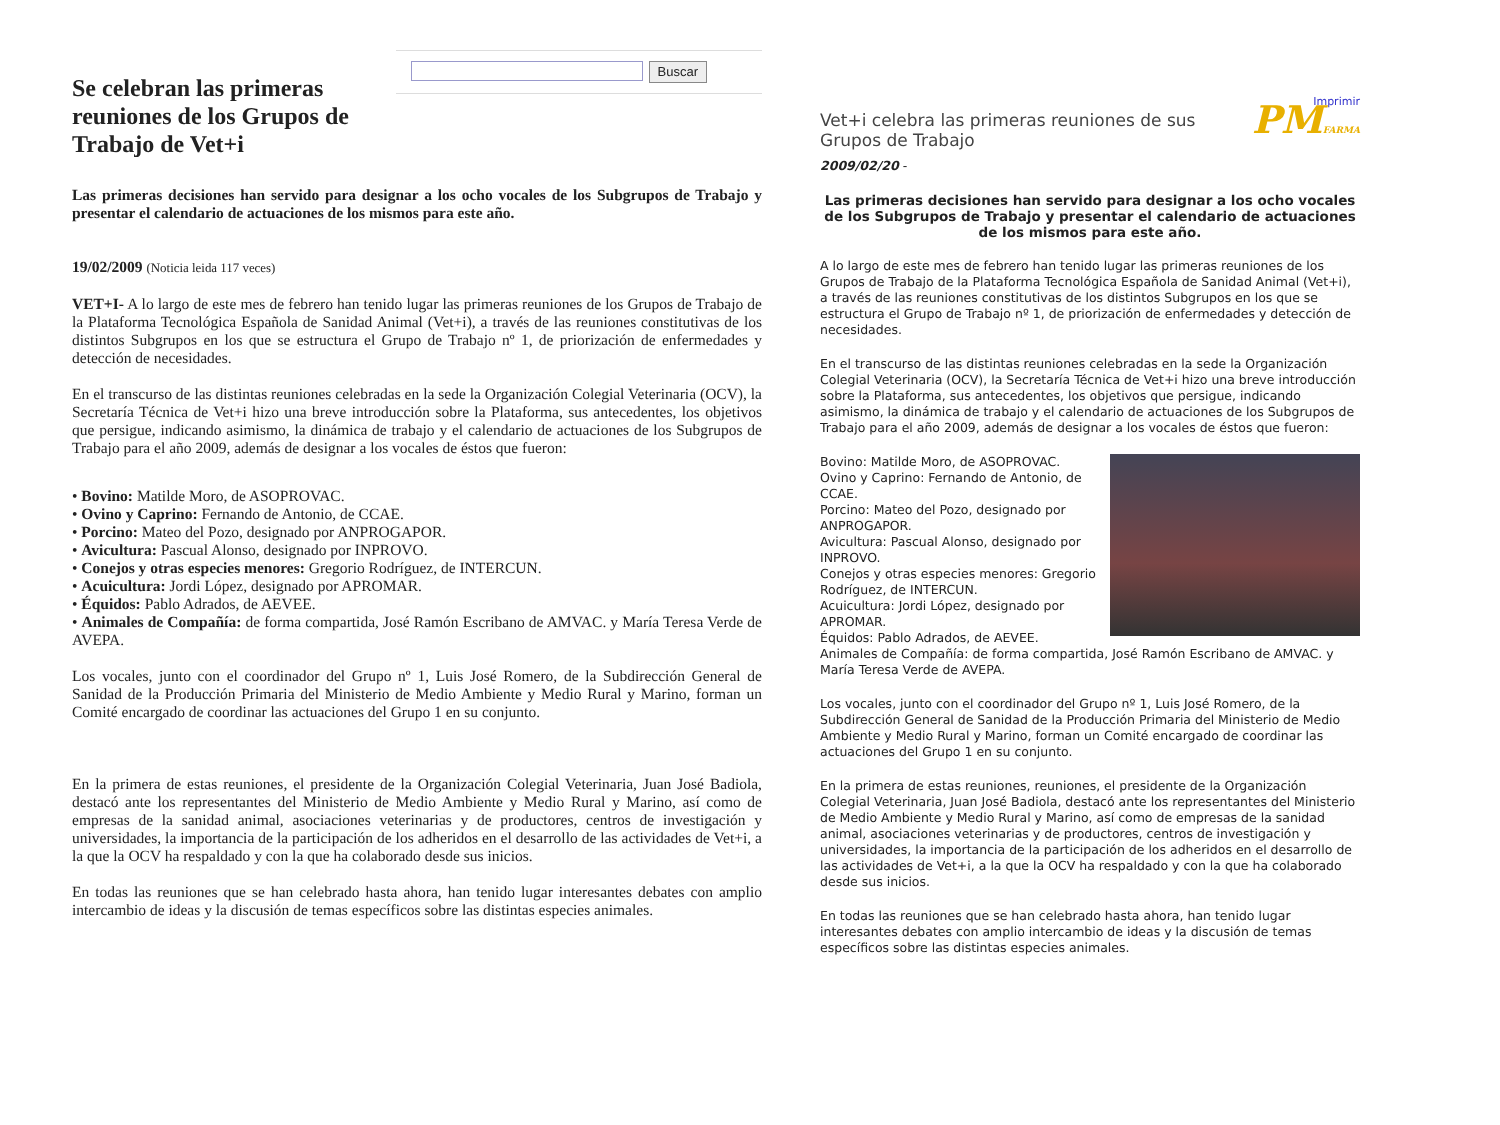Se celebran las primeras reuniones de los Grupos de Trabajo de Vet+i
Buscar
Las primeras decisiones han servido para designar a los ocho vocales de los Subgrupos de Trabajo y presentar el calendario de actuaciones de los mismos para este año.
19/02/2009 (Noticia leida 117 veces)
VET+I- A lo largo de este mes de febrero han tenido lugar las primeras reuniones de los Grupos de Trabajo de la Plataforma Tecnológica Española de Sanidad Animal (Vet+i), a través de las reuniones constitutivas de los distintos Subgrupos en los que se estructura el Grupo de Trabajo nº 1, de priorización de enfermedades y detección de necesidades.
En el transcurso de las distintas reuniones celebradas en la sede la Organización Colegial Veterinaria (OCV), la Secretaría Técnica de Vet+i hizo una breve introducción sobre la Plataforma, sus antecedentes, los objetivos que persigue, indicando asimismo, la dinámica de trabajo y el calendario de actuaciones de los Subgrupos de Trabajo para el año 2009, además de designar a los vocales de éstos que fueron:
• Bovino: Matilde Moro, de ASOPROVAC.
• Ovino y Caprino: Fernando de Antonio, de CCAE.
• Porcino: Mateo del Pozo, designado por ANPROGAPOR.
• Avicultura: Pascual Alonso, designado por INPROVO.
• Conejos y otras especies menores: Gregorio Rodríguez, de INTERCUN.
• Acuicultura: Jordi López, designado por APROMAR.
• Équidos: Pablo Adrados, de AEVEE.
• Animales de Compañía: de forma compartida, José Ramón Escribano de AMVAC. y María Teresa Verde de AVEPA.
Los vocales, junto con el coordinador del Grupo nº 1, Luis José Romero, de la Subdirección General de Sanidad de la Producción Primaria del Ministerio de Medio Ambiente y Medio Rural y Marino, forman un Comité encargado de coordinar las actuaciones del Grupo 1 en su conjunto.
En la primera de estas reuniones, el presidente de la Organización Colegial Veterinaria, Juan José Badiola, destacó ante los representantes del Ministerio de Medio Ambiente y Medio Rural y Marino, así como de empresas de la sanidad animal, asociaciones veterinarias y de productores, centros de investigación y universidades, la importancia de la participación de los adheridos en el desarrollo de las actividades de Vet+i, a la que la OCV ha respaldado y con la que ha colaborado desde sus inicios.
En todas las reuniones que se han celebrado hasta ahora, han tenido lugar interesantes debates con amplio intercambio de ideas y la discusión de temas específicos sobre las distintas especies animales.
Imprimir
Vet+i celebra las primeras reuniones de sus Grupos de Trabajo
PMFARMA
2009/02/20 -
Las primeras decisiones han servido para designar a los ocho vocales de los Subgrupos de Trabajo y presentar el calendario de actuaciones de los mismos para este año.
A lo largo de este mes de febrero han tenido lugar las primeras reuniones de los Grupos de Trabajo de la Plataforma Tecnológica Española de Sanidad Animal (Vet+i), a través de las reuniones constitutivas de los distintos Subgrupos en los que se estructura el Grupo de Trabajo nº 1, de priorización de enfermedades y detección de necesidades.
En el transcurso de las distintas reuniones celebradas en la sede la Organización Colegial Veterinaria (OCV), la Secretaría Técnica de Vet+i hizo una breve introducción sobre la Plataforma, sus antecedentes, los objetivos que persigue, indicando asimismo, la dinámica de trabajo y el calendario de actuaciones de los Subgrupos de Trabajo para el año 2009, además de designar a los vocales de éstos que fueron:
Bovino: Matilde Moro, de ASOPROVAC.
Ovino y Caprino: Fernando de Antonio, de CCAE.
Porcino: Mateo del Pozo, designado por ANPROGAPOR.
Avicultura: Pascual Alonso, designado por INPROVO.
Conejos y otras especies menores: Gregorio Rodríguez, de INTERCUN.
Acuicultura: Jordi López, designado por APROMAR.
Équidos: Pablo Adrados, de AEVEE.
Animales de Compañía: de forma compartida, José Ramón Escribano de AMVAC. y María Teresa Verde de AVEPA.
Los vocales, junto con el coordinador del Grupo nº 1, Luis José Romero, de la Subdirección General de Sanidad de la Producción Primaria del Ministerio de Medio Ambiente y Medio Rural y Marino, forman un Comité encargado de coordinar las actuaciones del Grupo 1 en su conjunto.
En la primera de estas reuniones, reuniones, el presidente de la Organización Colegial Veterinaria, Juan José Badiola, destacó ante los representantes del Ministerio de Medio Ambiente y Medio Rural y Marino, así como de empresas de la sanidad animal, asociaciones veterinarias y de productores, centros de investigación y universidades, la importancia de la participación de los adheridos en el desarrollo de las actividades de Vet+i, a la que la OCV ha respaldado y con la que ha colaborado desde sus inicios.
En todas las reuniones que se han celebrado hasta ahora, han tenido lugar interesantes debates con amplio intercambio de ideas y la discusión de temas específicos sobre las distintas especies animales.